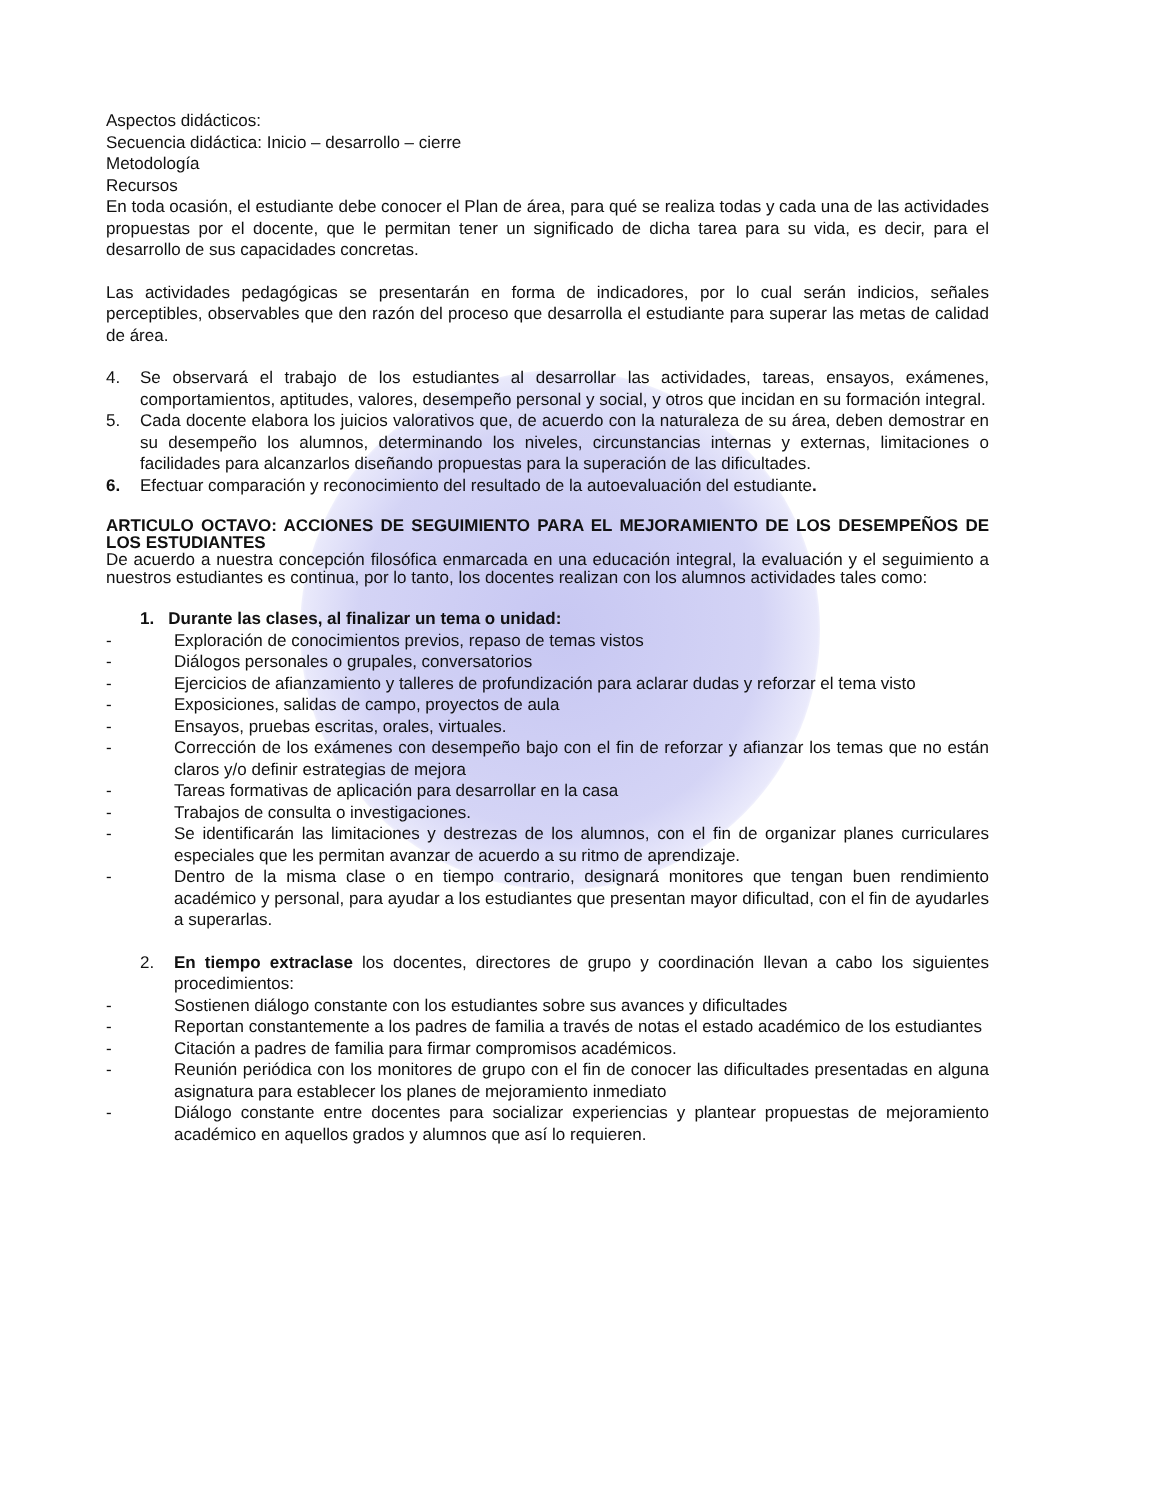Aspectos didácticos:
Secuencia didáctica: Inicio – desarrollo – cierre
Metodología
Recursos
En toda ocasión, el estudiante debe conocer el Plan de área, para qué se realiza todas y cada una de las actividades propuestas por el docente, que le permitan tener un significado de dicha tarea para su vida, es decir, para el desarrollo de sus capacidades concretas.
Las actividades pedagógicas se presentarán en forma de indicadores, por lo cual serán indicios, señales perceptibles, observables que den razón del proceso que desarrolla el estudiante para superar las metas de calidad de área.
4. Se observará el trabajo de los estudiantes al desarrollar las actividades, tareas, ensayos, exámenes, comportamientos, aptitudes, valores, desempeño personal y social, y otros que incidan en su formación integral.
5. Cada docente elabora los juicios valorativos que, de acuerdo con la naturaleza de su área, deben demostrar en su desempeño los alumnos, determinando los niveles, circunstancias internas y externas, limitaciones o facilidades para alcanzarlos diseñando propuestas para la superación de las dificultades.
6. Efectuar comparación y reconocimiento del resultado de la autoevaluación del estudiante.
ARTICULO OCTAVO: ACCIONES DE SEGUIMIENTO PARA EL MEJORAMIENTO DE LOS DESEMPEÑOS DE LOS ESTUDIANTES
De acuerdo a nuestra concepción filosófica enmarcada en una educación integral, la evaluación y el seguimiento a nuestros estudiantes es continua, por lo tanto, los docentes realizan con los alumnos actividades tales como:
1. Durante las clases, al finalizar un tema o unidad:
- Exploración de conocimientos previos, repaso de temas vistos
- Diálogos personales o grupales, conversatorios
- Ejercicios de afianzamiento y talleres de profundización para aclarar dudas y reforzar el tema visto
- Exposiciones, salidas de campo, proyectos de aula
- Ensayos, pruebas escritas, orales, virtuales.
- Corrección de los exámenes con desempeño bajo con el fin de reforzar y afianzar los temas que no están claros y/o definir estrategias de mejora
- Tareas formativas de aplicación para desarrollar en la casa
- Trabajos de consulta o investigaciones.
- Se identificarán las limitaciones y destrezas de los alumnos, con el fin de organizar planes curriculares especiales que les permitan avanzar de acuerdo a su ritmo de aprendizaje.
- Dentro de la misma clase o en tiempo contrario, designará monitores que tengan buen rendimiento académico y personal, para ayudar a los estudiantes que presentan mayor dificultad, con el fin de ayudarles a superarlas.
2. En tiempo extraclase los docentes, directores de grupo y coordinación llevan a cabo los siguientes procedimientos:
- Sostienen diálogo constante con los estudiantes sobre sus avances y dificultades
- Reportan constantemente a los padres de familia a través de notas el estado académico de los estudiantes
- Citación a padres de familia para firmar compromisos académicos.
- Reunión periódica con los monitores de grupo con el fin de conocer las dificultades presentadas en alguna asignatura para establecer los planes de mejoramiento inmediato
- Diálogo constante entre docentes para socializar experiencias y plantear propuestas de mejoramiento académico en aquellos grados y alumnos que así lo requieren.